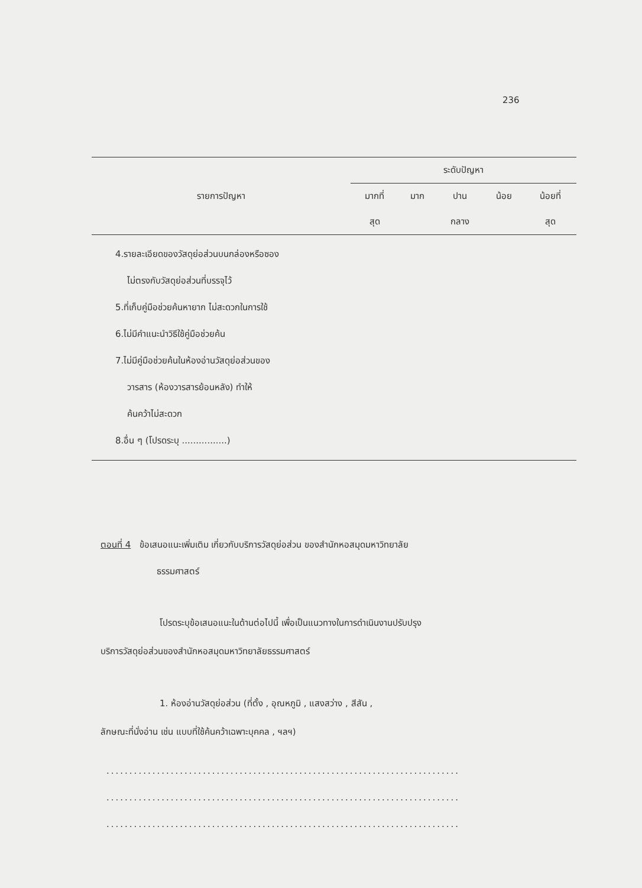236
| รายการปัญหา | ระดับปัญหา | | | | |
| --- | --- | --- | --- | --- | --- |
| | มากที่ | มาก | ปาน | น้อย | น้อยที่ |
| | สุด | | กลาง | | สุด |
| 4.รายละเอียดของวัสดุย่อส่วนบนกล่องหรือซอง ไม่ตรงกับวัสดุย่อส่วนที่บรรจุไว้ 5.ที่เก็บคู่มือช่วยค้นหายาก ไม่สะดวกในการใช้ 6.ไม่มีคำแนะนำวิธีใช้คู่มือช่วยค้น 7.ไม่มีคู่มือช่วยค้นในห้องอ่านวัสดุย่อส่วนของ วารสาร (ห้องวารสารย้อนหลัง) ทำให้ ค้นคว้าไม่สะดวก 8.อื่น ๆ (โปรดระบุ ................) | | | | | |
ตอนที่ 4 ข้อเสนอแนะเพิ่มเติม เกี่ยวกับบริการวัสดุย่อส่วน ของสำนักหอสมุดมหาวิทยาลัย
ธรรมศาสตร์
โปรดระบุข้อเสนอแนะในด้านต่อไปนี้ เพื่อเป็นแนวทางในการดำเนินงานปรับปรุง
บริการวัสดุย่อส่วนของสำนักหอสมุดมหาวิทยาลัยธรรมศาสตร์
1. ห้องอ่านวัสดุย่อส่วน (ที่ตั้ง , อุณหภูมิ , แสงสว่าง , สีสัน ,
ลักษณะที่นั่งอ่าน เช่น แบบที่ใช้ค้นคว้าเฉพาะบุคคล , ฯลฯ)
.............................................................................
.............................................................................
.............................................................................